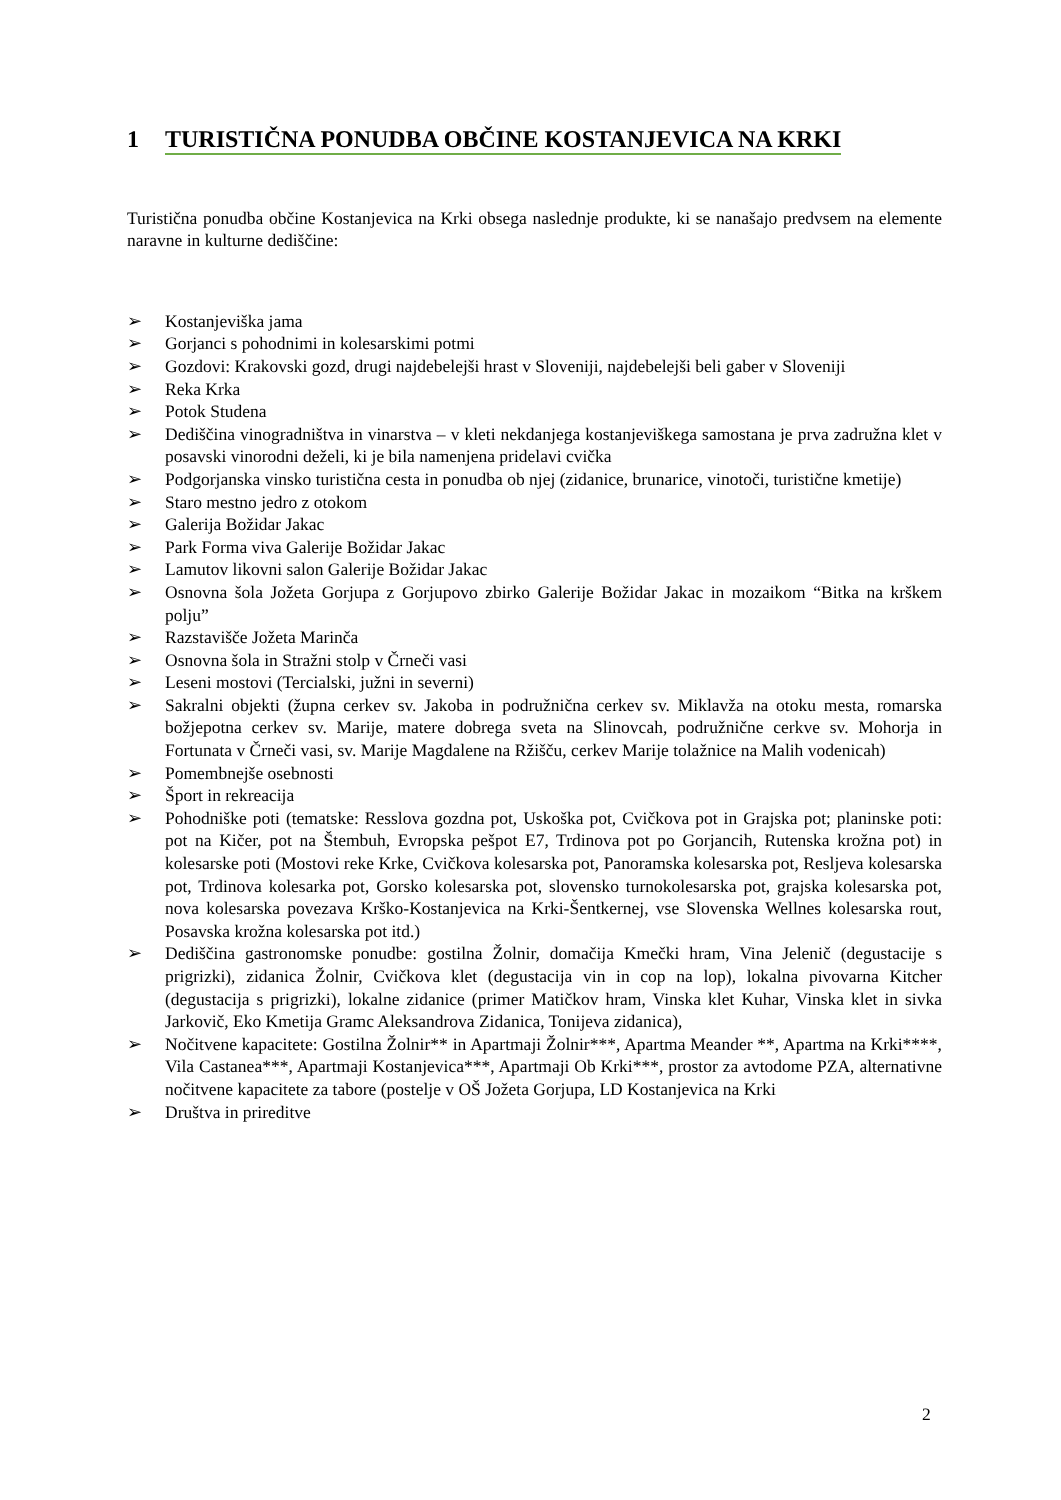1 TURISTIČNA PONUDBA OBČINE KOSTANJEVICA NA KRKI
Turistična ponudba občine Kostanjevica na Krki obsega naslednje produkte, ki se nanašajo predvsem na elemente naravne in kulturne dediščine:
➢ Kostanjeviška jama
➢ Gorjanci s pohodnimi in kolesarskimi potmi
➢ Gozdovi: Krakovski gozd, drugi najdebelejši hrast v Sloveniji, najdebelejši beli gaber v Sloveniji
➢ Reka Krka
➢ Potok Studena
➢ Dediščina vinogradništva in vinarstva – v kleti nekdanjega kostanjeviškega samostana je prva zadružna klet v posavski vinorodni deželi, ki je bila namenjena pridelavi cvička
➢ Podgorjanska vinsko turistična cesta in ponudba ob njej (zidanice, brunarice, vinotoči, turistične kmetije)
➢ Staro mestno jedro z otokom
➢ Galerija Božidar Jakac
➢ Park Forma viva Galerije Božidar Jakac
➢ Lamutov likovni salon Galerije Božidar Jakac
➢ Osnovna šola Jožeta Gorjupa z Gorjupovo zbirko Galerije Božidar Jakac in mozaikom “Bitka na krškem polju”
➢ Razstavišče Jožeta Marinča
➢ Osnovna šola in Stražni stolp v Črneči vasi
➢ Leseni mostovi (Tercialski, južni in severni)
➢ Sakralni objekti (župna cerkev sv. Jakoba in podružnična cerkev sv. Miklavža na otoku mesta, romarska božjepotna cerkev sv. Marije, matere dobrega sveta na Slinovcah, podružnične cerkve sv. Mohorja in Fortunata v Črneči vasi, sv. Marije Magdalene na Ržišču, cerkev Marije tolažnice na Malih vodenicah)
➢ Pomembnejše osebnosti
➢ Šport in rekreacija
➢ Pohodniške poti (tematske: Resslova gozdna pot, Uskoška pot, Cvičkova pot in Grajska pot; planinske poti: pot na Kičer, pot na Štembuh, Evropska pešpot E7, Trdinova pot po Gorjancih, Rutenska krožna pot) in kolesarske poti (Mostovi reke Krke, Cvičkova kolesarska pot, Panoramska kolesarska pot, Resljeva kolesarska pot, Trdinova kolesarka pot, Gorsko kolesarska pot, slovensko turnokolesarska pot, grajska kolesarska pot, nova kolesarska povezava Krško-Kostanjevica na Krki-Šentkernej, vse Slovenska Wellnes kolesarska rout, Posavska krožna kolesarska pot itd.)
➢ Dediščina gastronomske ponudbe: gostilna Žolnir, domačija Kmečki hram, Vina Jelenič (degustacije s prigrizki), zidanica Žolnir, Cvičkova klet (degustacija vin in cop na lop), lokalna pivovarna Kitcher (degustacija s prigrizki), lokalne zidanice (primer Matičkov hram, Vinska klet Kuhar, Vinska klet in sivka Jarkovič, Eko Kmetija Gramc Aleksandrova Zidanica, Tonijeva zidanica),
➢ Nočitvene kapacitete: Gostilna Žolnir** in Apartmaji Žolnir***, Apartma Meander **, Apartma na Krki****, Vila Castanea***, Apartmaji Kostanjevica***, Apartmaji Ob Krki***, prostor za avtodome PZA, alternativne nočitvene kapacitete za tabore (postelje v OŠ Jožeta Gorjupa, LD Kostanjevica na Krki
➢ Društva in prireditve
2